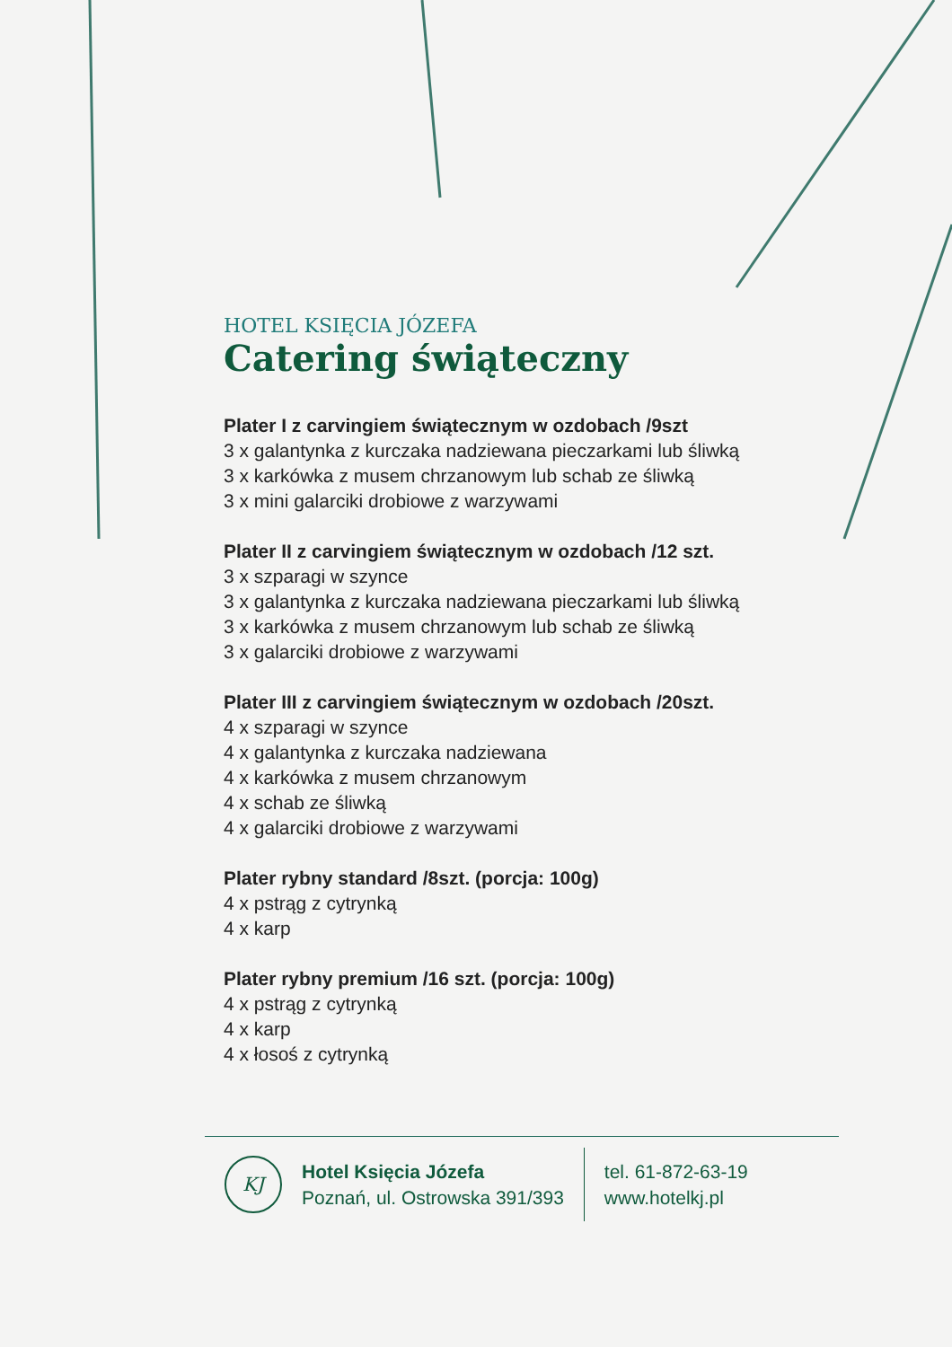HOTEL KSIĘCIA JÓZEFA
Catering świąteczny
Plater I z carvingiem świątecznym w ozdobach /9szt
3 x galantynka z kurczaka nadziewana pieczarkami lub śliwką
3 x karkówka z musem chrzanowym lub schab ze śliwką
3 x mini galarciki drobiowe z warzywami
Plater II z carvingiem świątecznym w ozdobach /12 szt.
3 x szparagi w szynce
3 x galantynka z kurczaka nadziewana pieczarkami lub śliwką
3 x karkówka z musem chrzanowym lub schab ze śliwką
3 x galarciki drobiowe z warzywami
Plater III z carvingiem świątecznym w ozdobach /20szt.
4 x szparagi w szynce
4 x galantynka z kurczaka nadziewana
4 x karkówka z musem chrzanowym
4 x schab ze śliwką
4 x galarciki drobiowe z warzywami
Plater rybny standard /8szt. (porcja: 100g)
4 x pstrąg z cytrynką
4 x karp
Plater rybny premium /16 szt. (porcja: 100g)
4 x pstrąg z cytrynką
4 x karp
4 x łosoś z cytrynką
KJ
Hotel Księcia Józefa
Poznań, ul. Ostrowska 391/393
tel. 61-872-63-19
www.hotelkj.pl